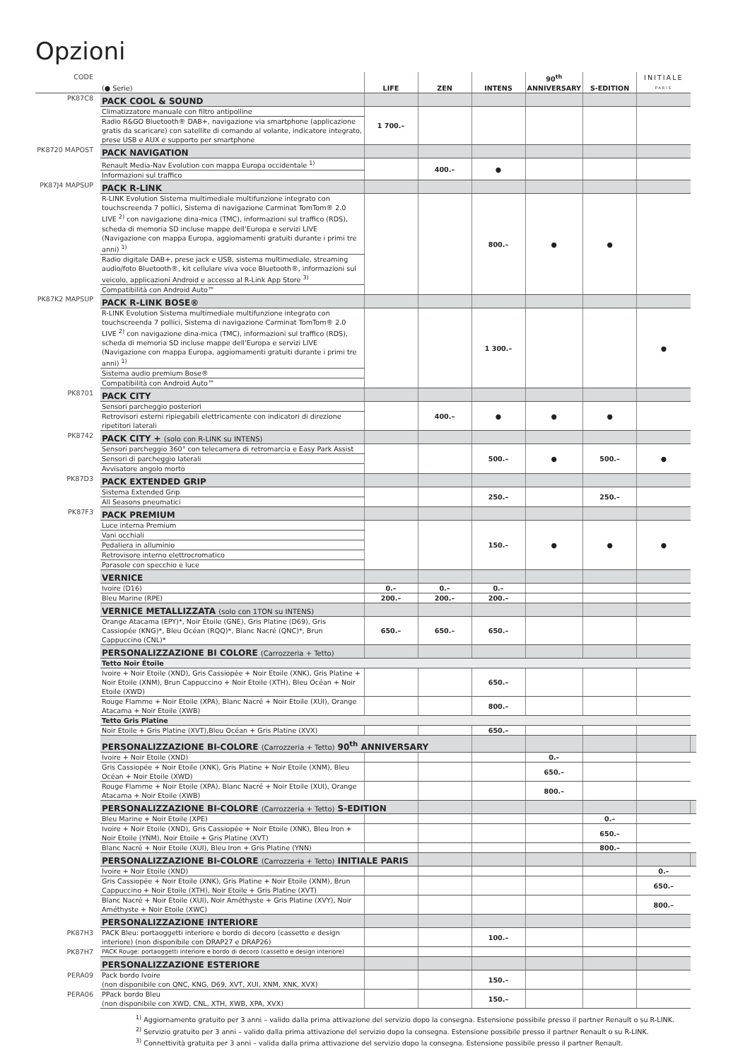Opzioni
| CODE | (● Serie) | LIFE | ZEN | INTENS | 90<sup>th</sup> ANNIVERSARY | S-EDITION | INITIALE PARIS | |
| --- | --- | --- | --- | --- | --- | --- | --- | --- |
| PK87C8 | PACK COOL & SOUND | | | | | | | |
| | Climatizzatore manuale con filtro antipolline | 1 700.– | | | | | | |
| | Radio R&GO Bluetooth® DAB+, navigazione via smartphone (applicazione gratis da scaricare) con satellite di comando al volante, indicatore integrato, prese USB e AUX e supporto per smartphone | | | | | | | |
| PK8720 MAPOST | PACK NAVIGATION | | | | | | | |
| | Renault Media-Nav Evolution con mappa Europa occidentale <sup>1)</sup> | | 400.– | ● | | | | |
| | Informazioni sul traffico | | | | | | | |
| PK87J4 MAPSUP | PACK R-LINK | | | | | | | |
| | R-LINK Evolution Sistema multimediale multifunzione integrato con touchscreenda 7 pollici, Sistema di navigazione Carminat TomTom® 2.0 LIVE <sup>2)</sup> con navigazione dina-mica (TMC), informazioni sul traffico (RDS), scheda di memoria SD incluse mappe dell'Europa e servizi LIVE (Navigazione con mappa Europa, aggiomamenti gratuiti durante i primi tre anni) <sup>1)</sup> | | | 800.– | ● | ● | | |
| | Radio digitale DAB+, prese jack e USB, sistema multimediale, streaming audio/foto Bluetooth®, kit cellulare viva voce Bluetooth®, informazioni sul veicolo, applicazioni Android e accesso al R-Link App Store <sup>3)</sup> | | | | | | | |
| | Compatibilità con Android Auto™ | | | | | | | |
| PK87K2 MAPSUP | PACK R-LINK BOSE® | | | | | | | |
| | R-LINK Evolution Sistema multimediale multifunzione integrato con touchscreenda 7 pollici, Sistema di navigazione Carminat TomTom® 2.0 LIVE <sup>2)</sup> con navigazione dina-mica (TMC), informazioni sul traffico (RDS), scheda di memoria SD incluse mappe dell'Europa e servizi LIVE (Navigazione con mappa Europa, aggiomamenti gratuiti durante i primi tre anni) <sup>1)</sup> | | | 1 300.– | | | ● | |
| | Sistema audio premium Bose® | | | | | | | |
| | Compatibilità con Android Auto™ | | | | | | | |
| PK8701 | PACK CITY | | | | | | | |
| | Sensori parcheggio posteriori | | 400.– | ● | ● | ● | | |
| | Retrovisori esterni ripiegabili elettricamente con indicatori di direzione ripetitori laterali | | | | | | | |
| PK8742 | PACK CITY + (solo con R-LINK su INTENS) | | | | | | | |
| | Sensori parcheggio 360° con telecamera di retromarcia e Easy Park Assist | | | 500.– | ● | 500.– | ● | |
| | Sensori di parcheggio laterali | | | | | | | |
| | Avvisatore angolo morto | | | | | | | |
| PK87D3 | PACK EXTENDED GRIP | | | | | | | |
| | Sistema Extended Grip | | | 250.– | | 250.– | | |
| | All Seasons pneumatici | | | | | | | |
| PK87F3 | PACK PREMIUM | | | | | | | |
| | Luce interna Premium | | | 150.– | ● | ● | ● | |
| | Vani occhiali | | | | | | | |
| | Pedaliera in alluminio | | | | | | | |
| | Retrovisore interno elettrocromatico | | | | | | | |
| | Parasole con specchio e luce | | | | | | | |
| | VERNICE | | | | | | | |
| | Ivoire (D16) | 0.– | 0.– | 0.– | | | | |
| | Bleu Marine (RPE) | 200.– | 200.– | 200.– | | | | |
| | VERNICE METALLIZZATA (solo con 1TON su INTENS) | | | | | | | |
| | Orange Atacama (EPY)*, Noir Étoile (GNE), Gris Platine (D69), Gris Cassiopée (KNG)*, Bleu Océan (RQQ)*, Blanc Nacré (QNC)*, Brun Cappuccino (CNL)* | 650.– | 650.– | 650.– | | | | |
| | PERSONALIZZAZIONE BI COLORE (Carrozzeria + Tetto) | | | | | | | |
| | Tetto Noir Étoile | | | | | | | |
| | Ivoire + Noir Etoile (XND), Gris Cassiopée + Noir Etoile (XNK), Gris Platine + Noir Etoile (XNM), Brun Cappuccino + Noir Etoile (XTH), Bleu Océan + Noir Etoile (XWD) | | | 650.– | | | | |
| | Rouge Flamme + Noir Etoile (XPA), Blanc Nacré + Noir Etoile (XUI), Orange Atacama + Noir Etoile (XWB) | | | 800.– | | | | |
| | Tetto Gris Platine | | | | | | | |
| | Noir Etoile + Gris Platine (XVT),Bleu Océan + Gris Platine (XVX) | | | 650.– | | | | |
| | PERSONALIZZAZIONE BI-COLORE (Carrozzeria + Tetto) 90<sup>th</sup> ANNIVERSARY | | | | | | | |
| | Ivoire + Noir Etoile (XND) | | | | 0.– | | | |
| | Gris Cassiopée + Noir Etoile (XNK), Gris Platine + Noir Etoile (XNM), Bleu Océan + Noir Etoile (XWD) | | | | 650.– | | | |
| | Rouge Flamme + Noir Etoile (XPA), Blanc Nacré + Noir Etoile (XUI), Orange Atacama + Noir Etoile (XWB) | | | | 800.– | | | |
| | PERSONALIZZAZIONE BI-COLORE (Carrozzeria + Tetto) S-EDITION | | | | | | | |
| | Bleu Marine + Noir Etoile (XPE) | | | | | 0.– | | |
| | Ivoire + Noir Etoile (XND), Gris Cassiopée + Noir Etoile (XNK), Bleu Iron + Noir Etoile (YNM), Noir Etoile + Gris Platine (XVT) | | | | | 650.– | | |
| | Blanc Nacré + Noir Etoile (XUI), Bleu Iron + Gris Platine (YNN) | | | | | 800.– | | |
| | PERSONALIZZAZIONE BI-COLORE (Carrozzeria + Tetto) INITIALE PARIS | | | | | | | |
| | Ivoire + Noir Etoile (XND) | | | | | | 0.– | |
| | Gris Cassiopée + Noir Etoile (XNK), Gris Platine + Noir Etoile (XNM), Brun Cappuccino + Noir Etoile (XTH), Noir Etoile + Gris Platine (XVT) | | | | | | 650.– | |
| | Blanc Nacré + Noir Etoile (XUI), Noir Améthyste + Gris Platine (XVY), Noir Améthyste + Noir Etoile (XWC) | | | | | | 800.– | |
| | PERSONALIZZAZIONE INTERIORE | | | | | | | |
| PK87H3 | PACK Bleu: portaoggetti interiore e bordo di decoro (cassetto e design interiore) (non disponibile con DRAP27 e DRAP26) | | | 100.– | | | | |
| PK87H7 | PACK Rouge: portaoggetti interiore e bordo di decoro (cassetto e design interiore) | | | | | | | |
| | PERSONALIZZAZIONE ESTERIORE | | | | | | | |
| PERA09 | Pack bordo Ivoire (non disponibile con QNC, KNG, D69, XVT, XUI, XNM, XNK, XVX) | | | 150.– | | | | |
| PERA06 | PPack bordo Bleu (non disponibile con XWD, CNL, XTH, XWB, XPA, XVX) | | | 150.– | | | | |
<sup>1)</sup> Aggiornamento gratuito per 3 anni – valido dalla prima attivazione del servizio dopo la consegna. Estensione possibile presso il partner Renault o su R-LINK.
<sup>2)</sup> Servizio gratuito per 3 anni – valido dalla prima attivazione del servizio dopo la consegna. Estensione possibile presso il partner Renault o su R-LINK.
<sup>3)</sup> Connettività gratuita per 3 anni – valida dalla prima attivazione del servizio dopo la consegna. Estensione possibile presso il partner Renault.